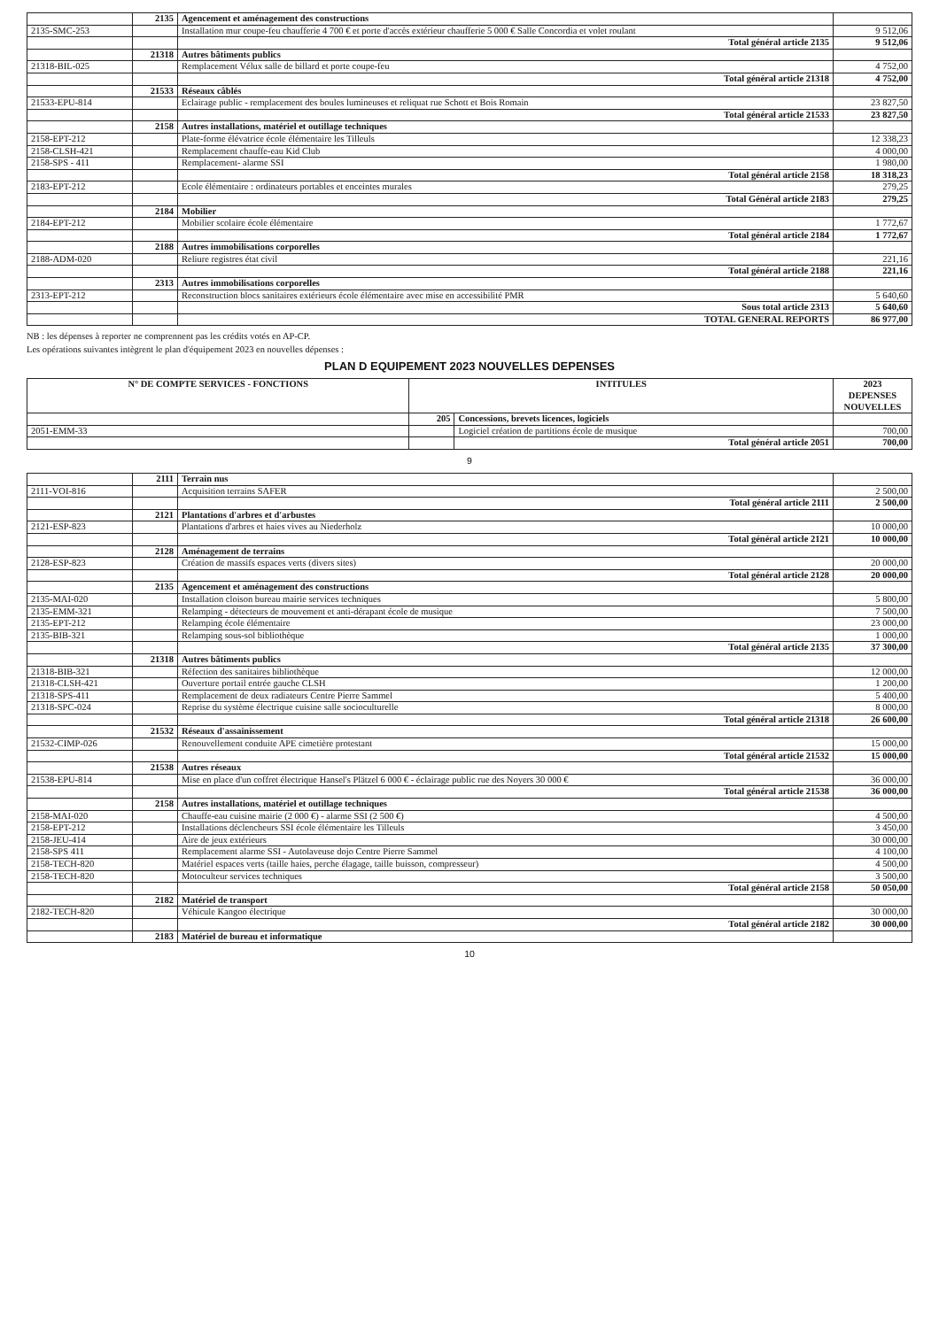| | 2135 | Agencement et aménagement des constructions | |
| 2135-SMC-253 | | Installation mur coupe-feu chaufferie 4 700 € et porte d'accès extérieur chaufferie 5 000 € Salle Concordia et volet roulant | 9 512,06 |
| | | Total général article 2135 | 9 512,06 |
| | 21318 | Autres bâtiments publics | |
| 21318-BIL-025 | | Remplacement Vélux salle de billard et porte coupe-feu | 4 752,00 |
| | | Total général article 21318 | 4 752,00 |
| | 21533 | Réseaux câblés | |
| 21533-EPU-814 | | Eclairage public - remplacement des boules lumineuses et reliquat rue Schott et Bois Romain | 23 827,50 |
| | | Total général article 21533 | 23 827,50 |
| | 2158 | Autres installations, matériel et outillage techniques | |
| 2158-EPT-212 | | Plate-forme élévatrice école élémentaire les Tilleuls | 12 338,23 |
| 2158-CLSH-421 | | Remplacement chauffe-eau Kid Club | 4 000,00 |
| 2158-SPS - 411 | | Remplacement- alarme SSI | 1 980,00 |
| | | Total général article 2158 | 18 318,23 |
| 2183-EPT-212 | | Ecole élémentaire : ordinateurs portables et enceintes murales | 279,25 |
| | | Total Général article 2183 | 279,25 |
| | 2184 | Mobilier | |
| 2184-EPT-212 | | Mobilier scolaire école élémentaire | 1 772,67 |
| | | Total général article 2184 | 1 772,67 |
| | 2188 | Autres immobilisations corporelles | |
| 2188-ADM-020 | | Reliure registres état civil | 221,16 |
| | | Total général article 2188 | 221,16 |
| | 2313 | Autres immobilisations corporelles | |
| 2313-EPT-212 | | Reconstruction blocs sanitaires extérieurs école élémentaire avec mise en accessibilité PMR | 5 640,60 |
| | | Sous total article 2313 | 5 640,60 |
| | | TOTAL GENERAL REPORTS | 86 977,00 |
NB : les dépenses à reporter ne comprennent pas les crédits votés en AP-CP.
Les opérations suivantes intègrent le plan d'équipement 2023 en nouvelles dépenses :
PLAN D EQUIPEMENT 2023 NOUVELLES DEPENSES
| N° DE COMPTE SERVICES - FONCTIONS | INTITULES | | 2023 DEPENSES NOUVELLES |
| --- | --- | --- | --- |
| | 205 | Concessions, brevets licences, logiciels | |
| 2051-EMM-33 | | Logiciel création de partitions école de musique | 700,00 |
| | | Total général article 2051 | 700,00 |
9
| | 2111 | Terrain nus | |
| 2111-VOI-816 | | Acquisition terrains SAFER | 2 500,00 |
| | | Total général article 2111 | 2 500,00 |
| | 2121 | Plantations d'arbres et d'arbustes | |
| 2121-ESP-823 | | Plantations d'arbres et haies vives au Niederholz | 10 000,00 |
| | | Total général article 2121 | 10 000,00 |
| | 2128 | Aménagement de terrains | |
| 2128-ESP-823 | | Création de massifs espaces verts (divers sites) | 20 000,00 |
| | | Total général article 2128 | 20 000,00 |
| | 2135 | Agencement et aménagement des constructions | |
| 2135-MAI-020 | | Installation cloison bureau mairie services techniques | 5 800,00 |
| 2135-EMM-321 | | Relamping - détecteurs de mouvement et anti-dérapant école de musique | 7 500,00 |
| 2135-EPT-212 | | Relamping école élémentaire | 23 000,00 |
| 2135-BIB-321 | | Relamping sous-sol bibliothèque | 1 000,00 |
| | | Total général article 2135 | 37 300,00 |
| | 21318 | Autres bâtiments publics | |
| 21318-BIB-321 | | Réfection des sanitaires bibliothèque | 12 000,00 |
| 21318-CLSH-421 | | Ouverture portail entrée gauche CLSH | 1 200,00 |
| 21318-SPS-411 | | Remplacement de deux radiateurs Centre Pierre Sammel | 5 400,00 |
| 21318-SPC-024 | | Reprise du système électrique cuisine salle socioculturelle | 8 000,00 |
| | | Total général article 21318 | 26 600,00 |
| | 21532 | Réseaux d'assainissement | |
| 21532-CIMP-026 | | Renouvellement conduite APE cimetière protestant | 15 000,00 |
| | | Total général article 21532 | 15 000,00 |
| | 21538 | Autres réseaux | |
| 21538-EPU-814 | | Mise en place d'un coffret électrique Hansel's Plätzel 6 000 € - éclairage public rue des Noyers 30 000 € | 36 000,00 |
| | | Total général article 21538 | 36 000,00 |
| | 2158 | Autres installations, matériel et outillage techniques | |
| 2158-MAI-020 | | Chauffe-eau cuisine mairie (2 000 €) - alarme SSI (2 500 €) | 4 500,00 |
| 2158-EPT-212 | | Installations déclencheurs SSI école élémentaire les Tilleuls | 3 450,00 |
| 2158-JEU-414 | | Aire de jeux extérieurs | 30 000,00 |
| 2158-SPS 411 | | Remplacement alarme SSI - Autolaveuse dojo Centre Pierre Sammel | 4 100,00 |
| 2158-TECH-820 | | Matériel espaces verts (taille haies, perche élagage, taille buisson, compresseur) | 4 500,00 |
| 2158-TECH-820 | | Motoculteur services techniques | 3 500,00 |
| | | Total général article 2158 | 50 050,00 |
| | 2182 | Matériel de transport | |
| 2182-TECH-820 | | Véhicule Kangoo électrique | 30 000,00 |
| | | Total général article 2182 | 30 000,00 |
| | 2183 | Matériel de bureau et informatique | |
10